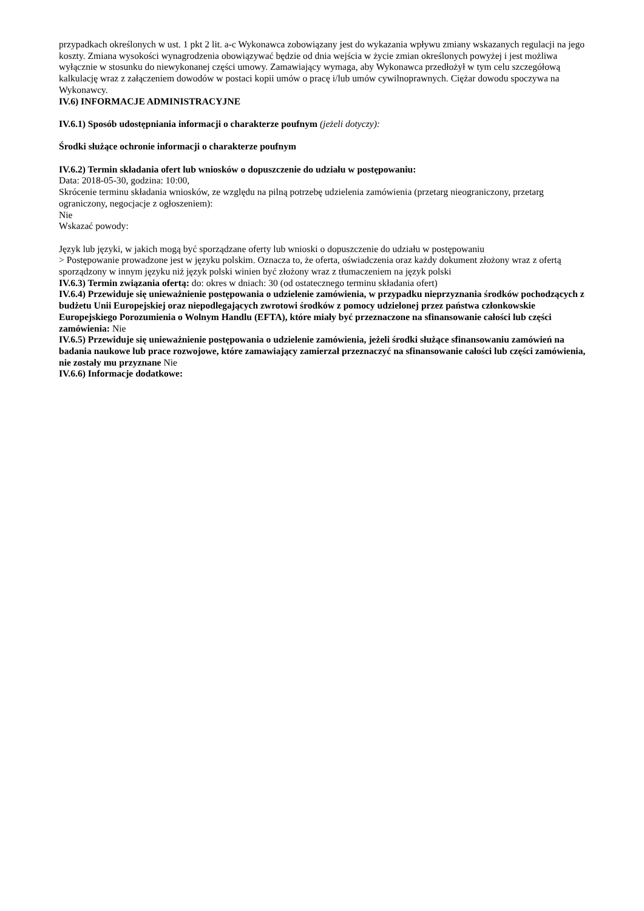przypadkach określonych w ust. 1 pkt 2 lit. a-c Wykonawca zobowiązany jest do wykazania wpływu zmiany wskazanych regulacji na jego koszty. Zmiana wysokości wynagrodzenia obowiązywać będzie od dnia wejścia w życie zmian określonych powyżej i jest możliwa wyłącznie w stosunku do niewykonanej części umowy. Zamawiający wymaga, aby Wykonawca przedłożył w tym celu szczegółową kalkulację wraz z załączeniem dowodów w postaci kopii umów o pracę i/lub umów cywilnoprawnych. Ciężar dowodu spoczywa na Wykonawcy.
IV.6) INFORMACJE ADMINISTRACYJNE
IV.6.1) Sposób udostępniania informacji o charakterze poufnym (jeżeli dotyczy):
Środki służące ochronie informacji o charakterze poufnym
IV.6.2) Termin składania ofert lub wniosków o dopuszczenie do udziału w postępowaniu:
Data: 2018-05-30, godzina: 10:00,
Skrócenie terminu składania wniosków, ze względu na pilną potrzebę udzielenia zamówienia (przetarg nieograniczony, przetarg ograniczony, negocjacje z ogłoszeniem):
Nie
Wskazać powody:
Język lub języki, w jakich mogą być sporządzane oferty lub wnioski o dopuszczenie do udziału w postępowaniu
> Postępowanie prowadzone jest w języku polskim. Oznacza to, że oferta, oświadczenia oraz każdy dokument złożony wraz z ofertą sporządzony w innym języku niż język polski winien być złożony wraz z tłumaczeniem na język polski
IV.6.3) Termin związania ofertą: do: okres w dniach: 30 (od ostatecznego terminu składania ofert)
IV.6.4) Przewiduje się unieważnienie postępowania o udzielenie zamówienia, w przypadku nieprzyznania środków pochodzących z budżetu Unii Europejskiej oraz niepodlegających zwrotowi środków z pomocy udzielonej przez państwa członkowskie Europejskiego Porozumienia o Wolnym Handlu (EFTA), które miały być przeznaczone na sfinansowanie całości lub części zamówienia: Nie
IV.6.5) Przewiduje się unieważnienie postępowania o udzielenie zamówienia, jeżeli środki służące sfinansowaniu zamówień na badania naukowe lub prace rozwojowe, które zamawiający zamierzał przeznaczyć na sfinansowanie całości lub części zamówienia, nie zostały mu przyznane Nie
IV.6.6) Informacje dodatkowe: